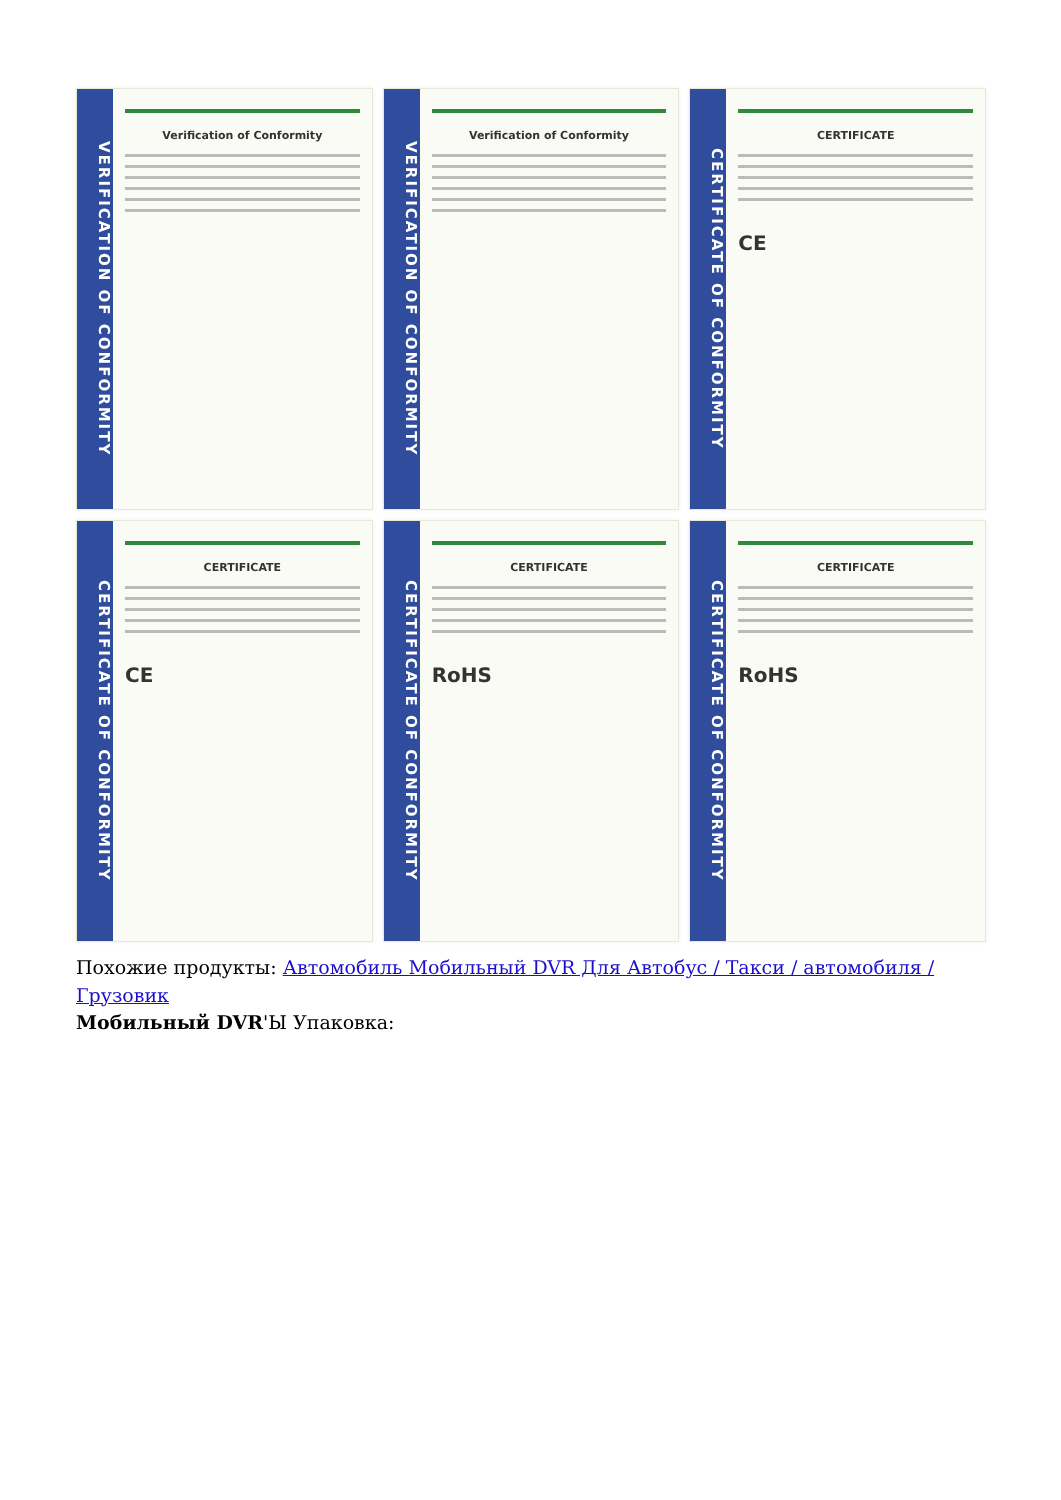VERIFICATION OF CONFORMITY
Verification of Conformity
VERIFICATION OF CONFORMITY
Verification of Conformity
CERTIFICATE OF CONFORMITY
CERTIFICATE
CE
CERTIFICATE OF CONFORMITY
CERTIFICATE
CE
CERTIFICATE OF CONFORMITY
CERTIFICATE
RoHS
CERTIFICATE OF CONFORMITY
CERTIFICATE
RoHS
Похожие продукты: Автомобиль Мобильный DVR Для Автобус / Такси / автомобиля / Грузовик
Мобильный DVR'Ы Упаковка: